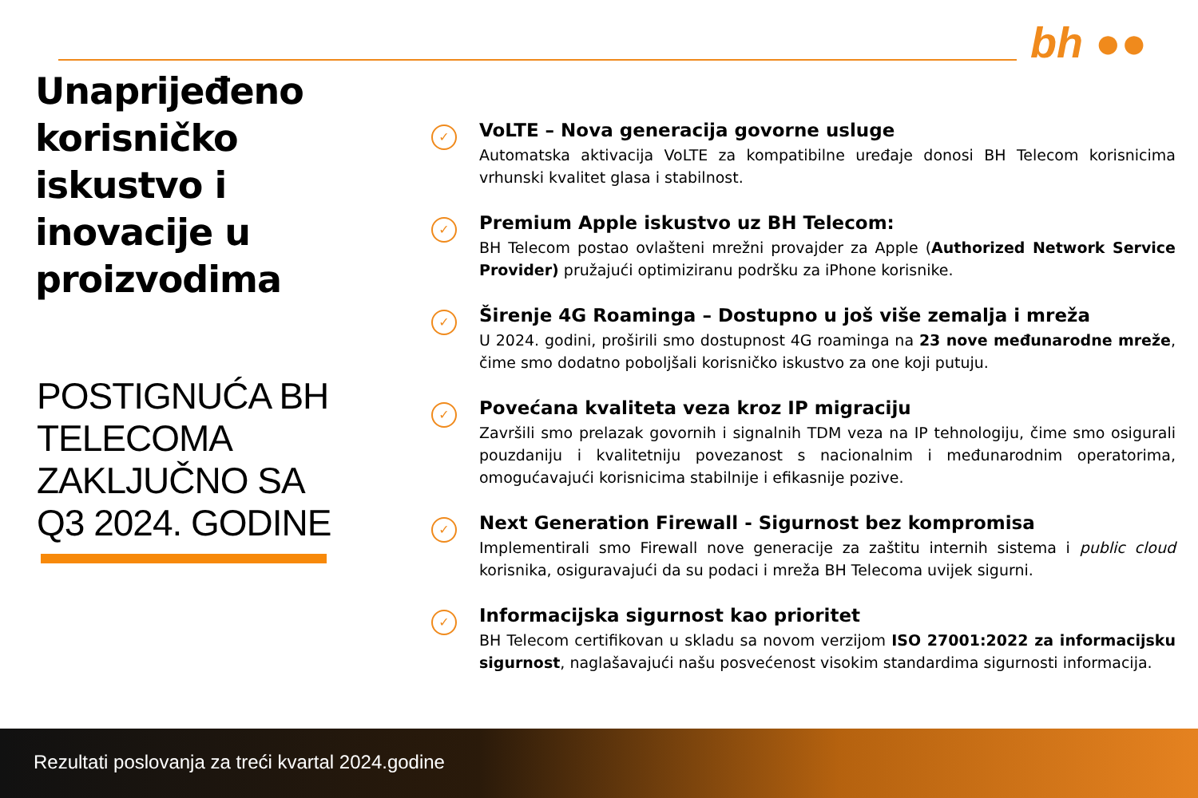bh ●●
Unaprijeđeno korisničko iskustvo i inovacije u proizvodima
POSTIGNUĆA BH TELECOMA ZAKLJUČNO SA Q3 2024. GODINE
✓
VoLTE – Nova generacija govorne usluge
Automatska aktivacija VoLTE za kompatibilne uređaje donosi BH Telecom korisnicima vrhunski kvalitet glasa i stabilnost.
✓
Premium Apple iskustvo uz BH Telecom:
BH Telecom postao ovlašteni mrežni provajder za Apple (Authorized Network Service Provider) pružajući optimiziranu podršku za iPhone korisnike.
✓
Širenje 4G Roaminga – Dostupno u još više zemalja i mreža
U 2024. godini, proširili smo dostupnost 4G roaminga na 23 nove međunarodne mreže, čime smo dodatno poboljšali korisničko iskustvo za one koji putuju.
✓
Povećana kvaliteta veza kroz IP migraciju
Završili smo prelazak govornih i signalnih TDM veza na IP tehnologiju, čime smo osigurali pouzdaniju i kvalitetniju povezanost s nacionalnim i međunarodnim operatorima, omogućavajući korisnicima stabilnije i efikasnije pozive.
✓
Next Generation Firewall - Sigurnost bez kompromisa
Implementirali smo Firewall nove generacije za zaštitu internih sistema i public cloud korisnika, osiguravajući da su podaci i mreža BH Telecoma uvijek sigurni.
✓
Informacijska sigurnost kao prioritet
BH Telecom certifikovan u skladu sa novom verzijom ISO 27001:2022 za informacijsku sigurnost, naglašavajući našu posvećenost visokim standardima sigurnosti informacija.
Rezultati poslovanja za treći kvartal 2024.godine